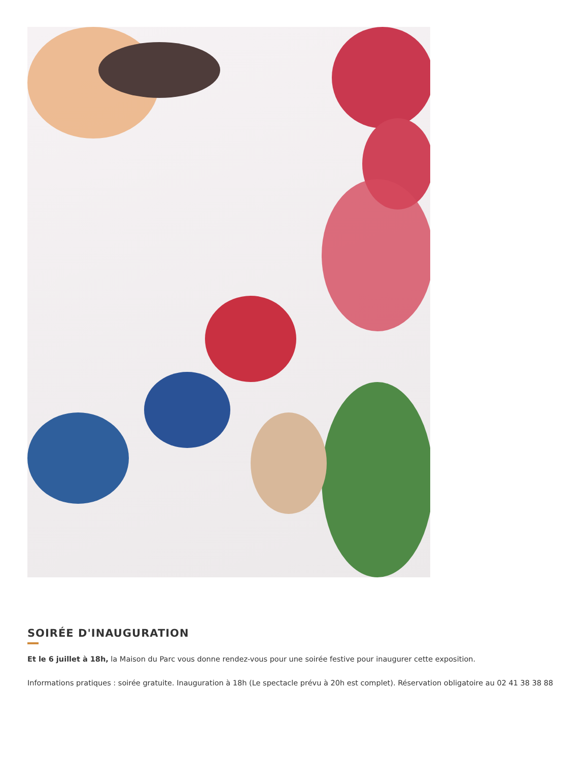SOIRÉE D'INAUGURATION
Et le 6 juillet à 18h, la Maison du Parc vous donne rendez-vous pour une soirée festive pour inaugurer cette exposition.
Informations pratiques : soirée gratuite. Inauguration à 18h (Le spectacle prévu à 20h est complet). Réservation obligatoire au 02 41 38 38 88